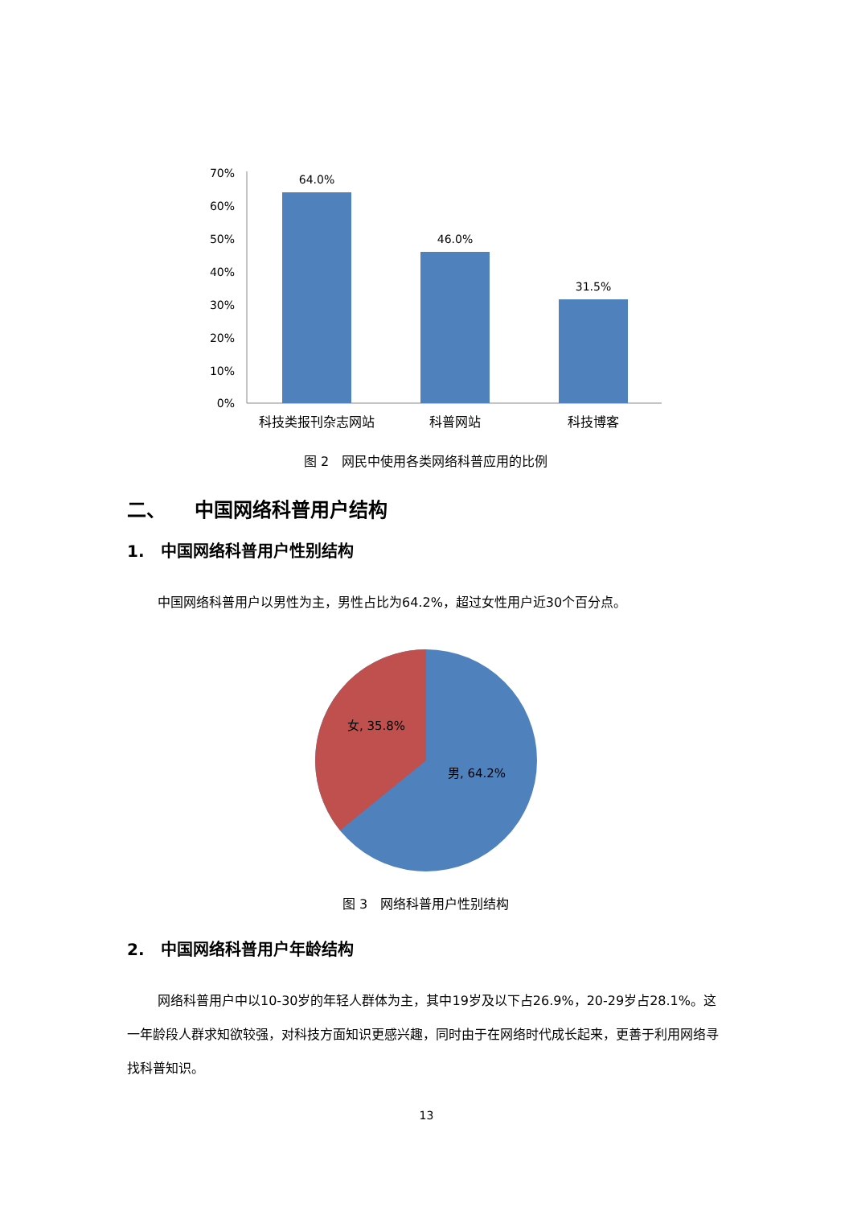70%
60%
50%
40%
30%
20%
10%
0%
64.0%
46.0%
31.5%
科技类报刊杂志网站
科普网站
科技博客
图 2　网民中使用各类网络科普应用的比例
二、　　中国网络科普用户结构
1.　中国网络科普用户性别结构
中国网络科普用户以男性为主，男性占比为64.2%，超过女性用户近30个百分点。
女, 35.8%
男, 64.2%
图 3　网络科普用户性别结构
2.　中国网络科普用户年龄结构
网络科普用户中以10-30岁的年轻人群体为主，其中19岁及以下占26.9%，20-29岁占28.1%。这一年龄段人群求知欲较强，对科技方面知识更感兴趣，同时由于在网络时代成长起来，更善于利用网络寻找科普知识。
13